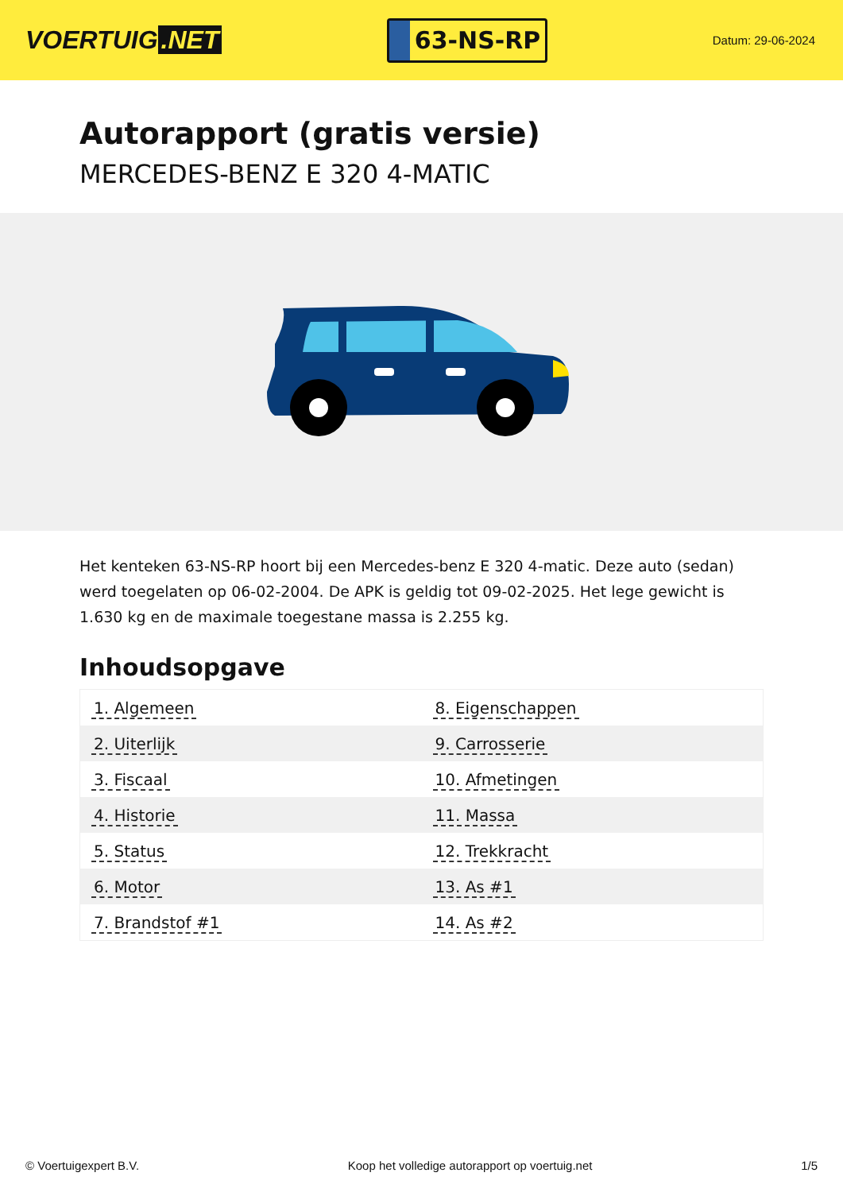VOERTUIG.NET
63-NS-RP
Datum: 29-06-2024
Autorapport (gratis versie)
MERCEDES-BENZ E 320 4-MATIC
Het kenteken 63-NS-RP hoort bij een Mercedes-benz E 320 4-matic. Deze auto (sedan) werd toegelaten op 06-02-2004. De APK is geldig tot 09-02-2025. Het lege gewicht is 1.630 kg en de maximale toegestane massa is 2.255 kg.
Inhoudsopgave
| 1. Algemeen | 8. Eigenschappen |
| 2. Uiterlijk | 9. Carrosserie |
| 3. Fiscaal | 10. Afmetingen |
| 4. Historie | 11. Massa |
| 5. Status | 12. Trekkracht |
| 6. Motor | 13. As #1 |
| 7. Brandstof #1 | 14. As #2 |
© Voertuigexpert B.V. Koop het volledige autorapport op voertuig.net
1/5